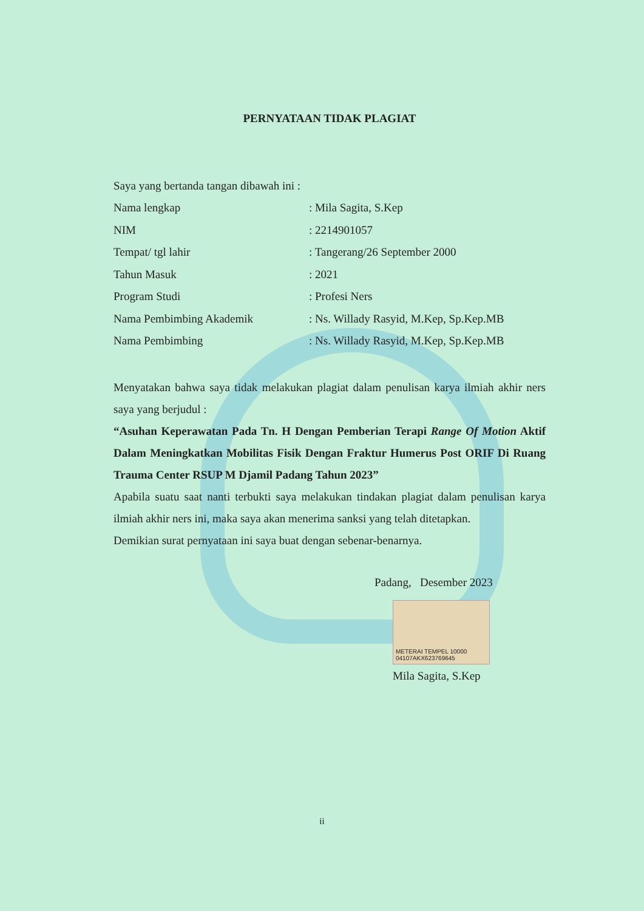PERNYATAAN TIDAK PLAGIAT
Saya yang bertanda tangan dibawah ini :
Nama lengkap: Mila Sagita, S.Kep
NIM: 2214901057
Tempat/ tgl lahir: Tangerang/26 September 2000
Tahun Masuk: 2021
Program Studi: Profesi Ners
Nama Pembimbing Akademik: Ns. Willady Rasyid, M.Kep, Sp.Kep.MB
Nama Pembimbing: Ns. Willady Rasyid, M.Kep, Sp.Kep.MB
Menyatakan bahwa saya tidak melakukan plagiat dalam penulisan karya ilmiah akhir ners saya yang berjudul :
“Asuhan Keperawatan Pada Tn. H Dengan Pemberian Terapi Range Of Motion Aktif Dalam Meningkatkan Mobilitas Fisik Dengan Fraktur Humerus Post ORIF Di Ruang Trauma Center RSUP M Djamil Padang Tahun 2023”
Apabila suatu saat nanti terbukti saya melakukan tindakan plagiat dalam penulisan karya ilmiah akhir ners ini, maka saya akan menerima sanksi yang telah ditetapkan.
Demikian surat pernyataan ini saya buat dengan sebenar-benarnya.
Padang, Desember 2023
METERAI TEMPEL 10000 04107AKX623769645
Mila Sagita, S.Kep
ii